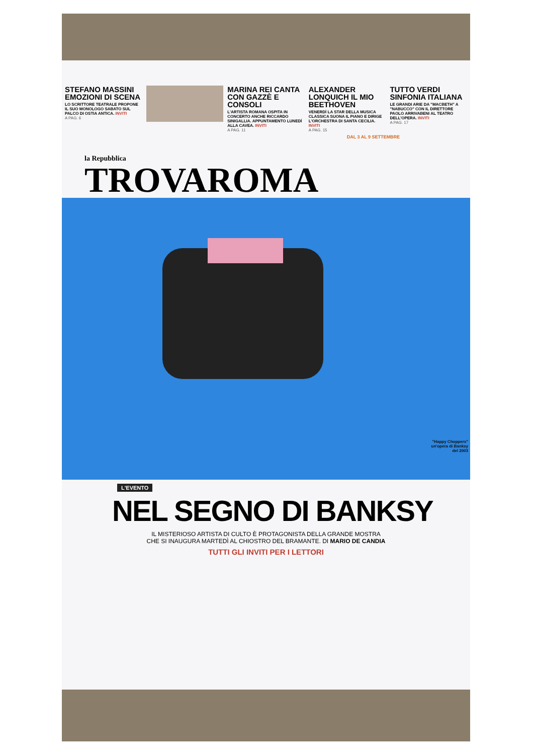STEFANO MASSINI EMOZIONI DI SCENA
LO SCRITTORE TEATRALE PROPONE IL SUO MONOLOGO SABATO SUL PALCO DI OSTIA ANTICA. INVITI
A PAG. 6
MARINA REI CANTA CON GAZZÈ E CONSOLI
L'ARTISTA ROMANA OSPITA IN CONCERTO ANCHE RICCARDO SINIGALLIA. APPUNTAMENTO LUNEDÌ ALLA CAVEA. INVITI
A PAG. 11
ALEXANDER LONQUICH IL MIO BEETHOVEN
VENERDÌ LA STAR DELLA MUSICA CLASSICA SUONA IL PIANO E DIRIGE L'ORCHESTRA DI SANTA CECILIA. INVITI
A PAG. 15
TUTTO VERDI SINFONIA ITALIANA
LE GRANDI ARIE DA "MACBETH" A "NABUCCO" CON IL DIRETTORE PAOLO ARRIVABENI AL TEATRO DELL'OPERA. INVITI
A PAG. 17
DAL 3 AL 9 SETTEMBRE
la Repubblica
TROVAROMA
"Happy Choppers"
un'opera di Banksy
del 2003
L'EVENTO
NEL SEGNO DI BANKSY
IL MISTERIOSO ARTISTA DI CULTO È PROTAGONISTA DELLA GRANDE MOSTRA
CHE SI INAUGURA MARTEDÌ AL CHIOSTRO DEL BRAMANTE. DI MARIO DE CANDIA
TUTTI GLI INVITI PER I LETTORI